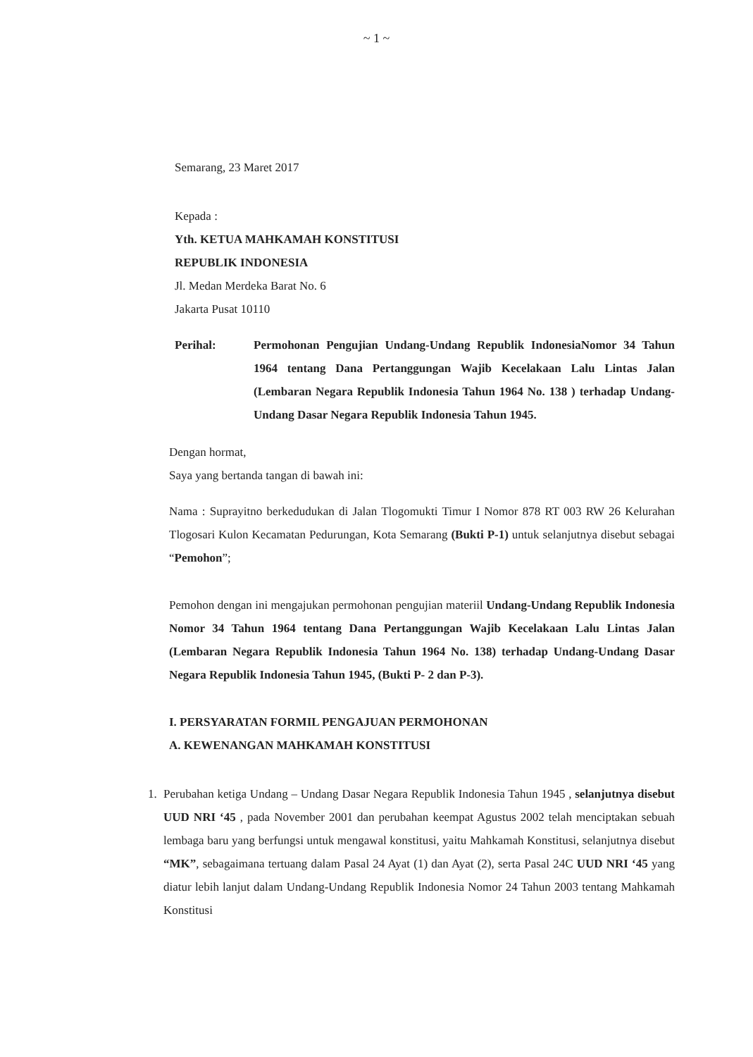~ 1 ~
Semarang, 23 Maret 2017
Kepada :
Yth. KETUA MAHKAMAH KONSTITUSI
REPUBLIK INDONESIA
Jl. Medan Merdeka Barat No. 6
Jakarta Pusat 10110
Perihal: Permohonan Pengujian Undang-Undang Republik IndonesiaNomor 34 Tahun 1964 tentang Dana Pertanggungan Wajib Kecelakaan Lalu Lintas Jalan (Lembaran Negara Republik Indonesia Tahun 1964 No. 138 ) terhadap Undang- Undang Dasar Negara Republik Indonesia Tahun 1945.
Dengan hormat,
Saya yang bertanda tangan di bawah ini:
Nama : Suprayitno berkedudukan di Jalan Tlogomukti Timur I Nomor 878 RT 003 RW 26 Kelurahan Tlogosari Kulon Kecamatan Pedurungan, Kota Semarang (Bukti P-1) untuk selanjutnya disebut sebagai “Pemohon”;
Pemohon dengan ini mengajukan permohonan pengujian materiil Undang-Undang Republik Indonesia Nomor 34 Tahun 1964 tentang Dana Pertanggungan Wajib Kecelakaan Lalu Lintas Jalan (Lembaran Negara Republik Indonesia Tahun 1964 No. 138) terhadap Undang-Undang Dasar Negara Republik Indonesia Tahun 1945, (Bukti P- 2 dan P-3).
I. PERSYARATAN FORMIL PENGAJUAN PERMOHONAN
A. KEWENANGAN MAHKAMAH KONSTITUSI
1. Perubahan ketiga Undang – Undang Dasar Negara Republik Indonesia Tahun 1945 , selanjutnya disebut UUD NRI ‘45 , pada November 2001 dan perubahan keempat Agustus 2002 telah menciptakan sebuah lembaga baru yang berfungsi untuk mengawal konstitusi, yaitu Mahkamah Konstitusi, selanjutnya disebut “MK”, sebagaimana tertuang dalam Pasal 24 Ayat (1) dan Ayat (2), serta Pasal 24C UUD NRI ‘45 yang diatur lebih lanjut dalam Undang-Undang Republik Indonesia Nomor 24 Tahun 2003 tentang Mahkamah Konstitusi